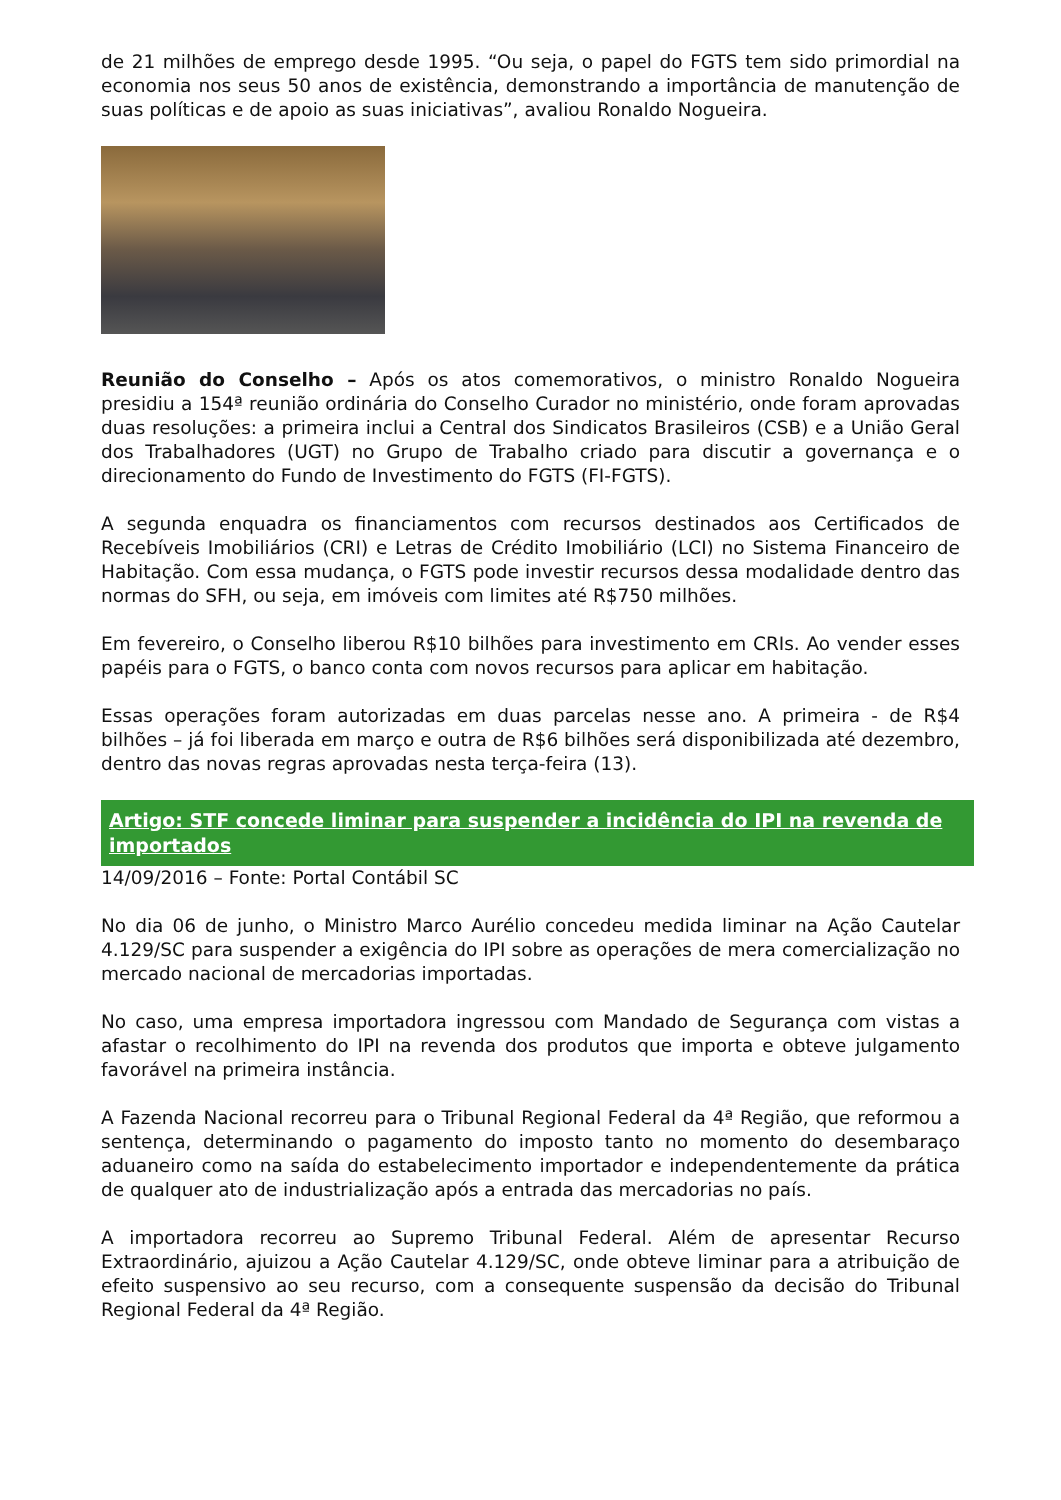de 21 milhões de emprego desde 1995. “Ou seja, o papel do FGTS tem sido primordial na economia nos seus 50 anos de existência, demonstrando a importância de manutenção de suas políticas e de apoio as suas iniciativas”, avaliou Ronaldo Nogueira.
Reunião do Conselho – Após os atos comemorativos, o ministro Ronaldo Nogueira presidiu a 154ª reunião ordinária do Conselho Curador no ministério, onde foram aprovadas duas resoluções: a primeira inclui a Central dos Sindicatos Brasileiros (CSB) e a União Geral dos Trabalhadores (UGT) no Grupo de Trabalho criado para discutir a governança e o direcionamento do Fundo de Investimento do FGTS (FI-FGTS).
A segunda enquadra os financiamentos com recursos destinados aos Certificados de Recebíveis Imobiliários (CRI) e Letras de Crédito Imobiliário (LCI) no Sistema Financeiro de Habitação. Com essa mudança, o FGTS pode investir recursos dessa modalidade dentro das normas do SFH, ou seja, em imóveis com limites até R$750 milhões.
Em fevereiro, o Conselho liberou R$10 bilhões para investimento em CRIs. Ao vender esses papéis para o FGTS, o banco conta com novos recursos para aplicar em habitação.
Essas operações foram autorizadas em duas parcelas nesse ano. A primeira - de R$4 bilhões – já foi liberada em março e outra de R$6 bilhões será disponibilizada até dezembro, dentro das novas regras aprovadas nesta terça-feira (13).
Artigo: STF concede liminar para suspender a incidência do IPI na revenda de importados
14/09/2016 – Fonte: Portal Contábil SC
No dia 06 de junho, o Ministro Marco Aurélio concedeu medida liminar na Ação Cautelar 4.129/SC para suspender a exigência do IPI sobre as operações de mera comercialização no mercado nacional de mercadorias importadas.
No caso, uma empresa importadora ingressou com Mandado de Segurança com vistas a afastar o recolhimento do IPI na revenda dos produtos que importa e obteve julgamento favorável na primeira instância.
A Fazenda Nacional recorreu para o Tribunal Regional Federal da 4ª Região, que reformou a sentença, determinando o pagamento do imposto tanto no momento do desembaraço aduaneiro como na saída do estabelecimento importador e independentemente da prática de qualquer ato de industrialização após a entrada das mercadorias no país.
A importadora recorreu ao Supremo Tribunal Federal. Além de apresentar Recurso Extraordinário, ajuizou a Ação Cautelar 4.129/SC, onde obteve liminar para a atribuição de efeito suspensivo ao seu recurso, com a consequente suspensão da decisão do Tribunal Regional Federal da 4ª Região.